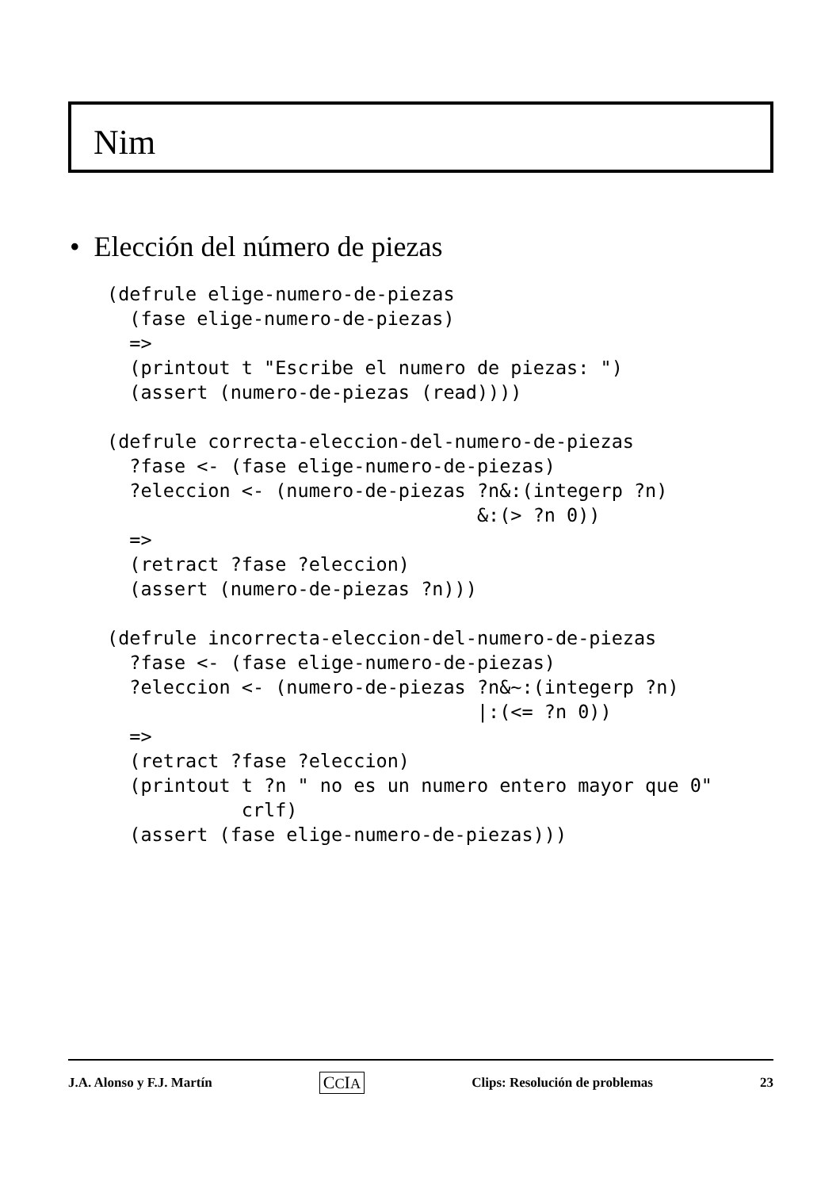Nim
• Elección del número de piezas
(defrule elige-numero-de-piezas
  (fase elige-numero-de-piezas)
  =>
  (printout t "Escribe el numero de piezas: ")
  (assert (numero-de-piezas (read))))

(defrule correcta-eleccion-del-numero-de-piezas
  ?fase <- (fase elige-numero-de-piezas)
  ?eleccion <- (numero-de-piezas ?n&:(integerp ?n)
                                 &:(> ?n 0))
  =>
  (retract ?fase ?eleccion)
  (assert (numero-de-piezas ?n)))

(defrule incorrecta-eleccion-del-numero-de-piezas
  ?fase <- (fase elige-numero-de-piezas)
  ?eleccion <- (numero-de-piezas ?n&~:(integerp ?n)
                                 |:(<= ?n 0))
  =>
  (retract ?fase ?eleccion)
  (printout t ?n " no es un numero entero mayor que 0"
            crlf)
  (assert (fase elige-numero-de-piezas)))
J.A. Alonso y F.J. Martín CCIA Clips: Resolución de problemas 23